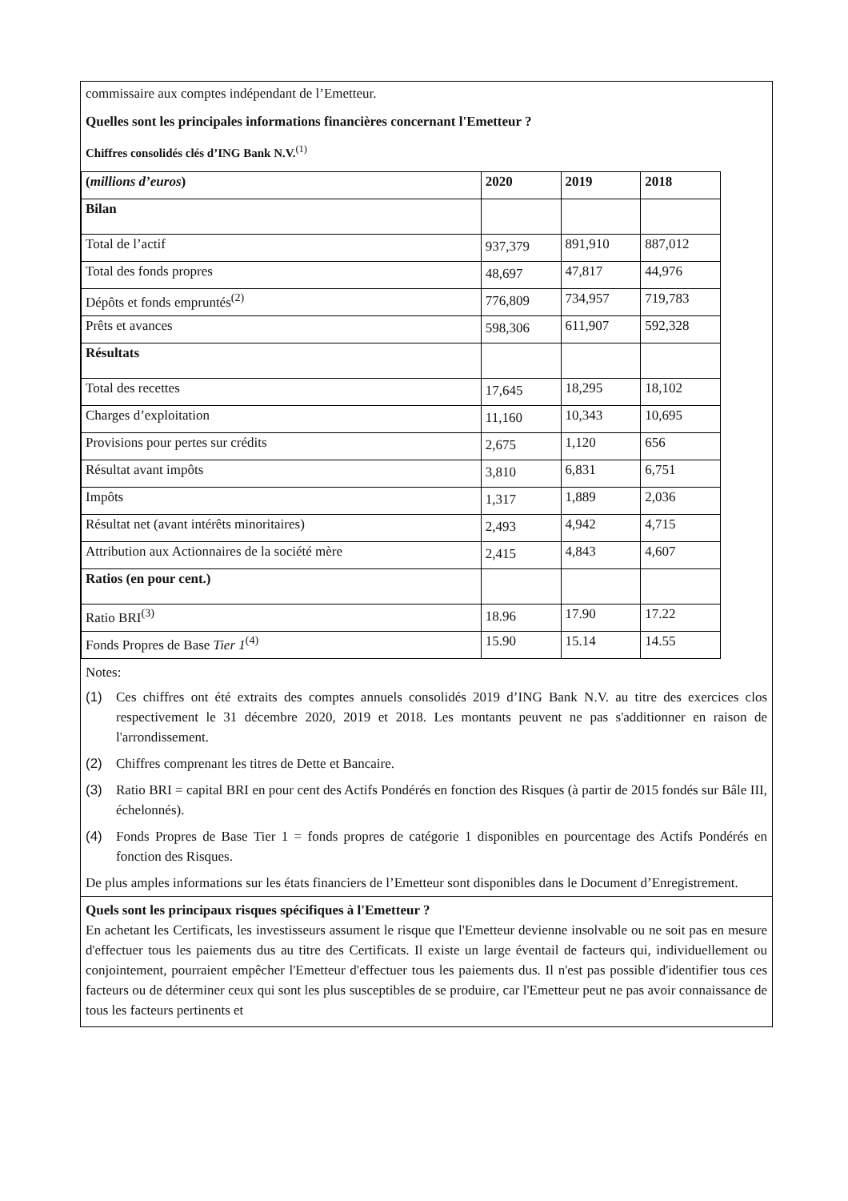commissaire aux comptes indépendant de l’Emetteur.
Quelles sont les principales informations financières concernant l'Emetteur ?
Chiffres consolidés clés d’ING Bank N.V.<sup>(1)</sup>
| ( millions d’euros ) | 2020 | 2019 | 2018 |
| --- | --- | --- | --- |
| Bilan | | | |
| Total de l’actif | 937,379 | 891,910 | 887,012 |
| Total des fonds propres | 48,697 | 47,817 | 44,976 |
| Dépôts et fonds empruntés<sup>(2)</sup> | 776,809 | 734,957 | 719,783 |
| Prêts et avances | 598,306 | 611,907 | 592,328 |
| Résultats | | | |
| Total des recettes | 17,645 | 18,295 | 18,102 |
| Charges d’exploitation | 11,160 | 10,343 | 10,695 |
| Provisions pour pertes sur crédits | 2,675 | 1,120 | 656 |
| Résultat avant impôts | 3,810 | 6,831 | 6,751 |
| Impôts | 1,317 | 1,889 | 2,036 |
| Résultat net (avant intérêts minoritaires) | 2,493 | 4,942 | 4,715 |
| Attribution aux Actionnaires de la société mère | 2,415 | 4,843 | 4,607 |
| Ratios (en pour cent.) | | | |
| Ratio BRI<sup>(3)</sup> | 18.96 | 17.90 | 17.22 |
| Fonds Propres de Base Tier 1<sup>(4)</sup> | 15.90 | 15.14 | 14.55 |
Notes:
(1) Ces chiffres ont été extraits des comptes annuels consolidés 2019 d’ING Bank N.V. au titre des exercices clos respectivement le 31 décembre 2020, 2019 et 2018. Les montants peuvent ne pas s'additionner en raison de l'arrondissement.
(2) Chiffres comprenant les titres de Dette et Bancaire.
(3) Ratio BRI = capital BRI en pour cent des Actifs Pondérés en fonction des Risques (à partir de 2015 fondés sur Bâle III, échelonnés).
(4) Fonds Propres de Base Tier 1 = fonds propres de catégorie 1 disponibles en pourcentage des Actifs Pondérés en fonction des Risques.
De plus amples informations sur les états financiers de l’Emetteur sont disponibles dans le Document d’Enregistrement.
Quels sont les principaux risques spécifiques à l'Emetteur ?
En achetant les Certificats, les investisseurs assument le risque que l'Emetteur devienne insolvable ou ne soit pas en mesure d'effectuer tous les paiements dus au titre des Certificats. Il existe un large éventail de facteurs qui, individuellement ou conjointement, pourraient empêcher l'Emetteur d'effectuer tous les paiements dus. Il n'est pas possible d'identifier tous ces facteurs ou de déterminer ceux qui sont les plus susceptibles de se produire, car l'Emetteur peut ne pas avoir connaissance de tous les facteurs pertinents et